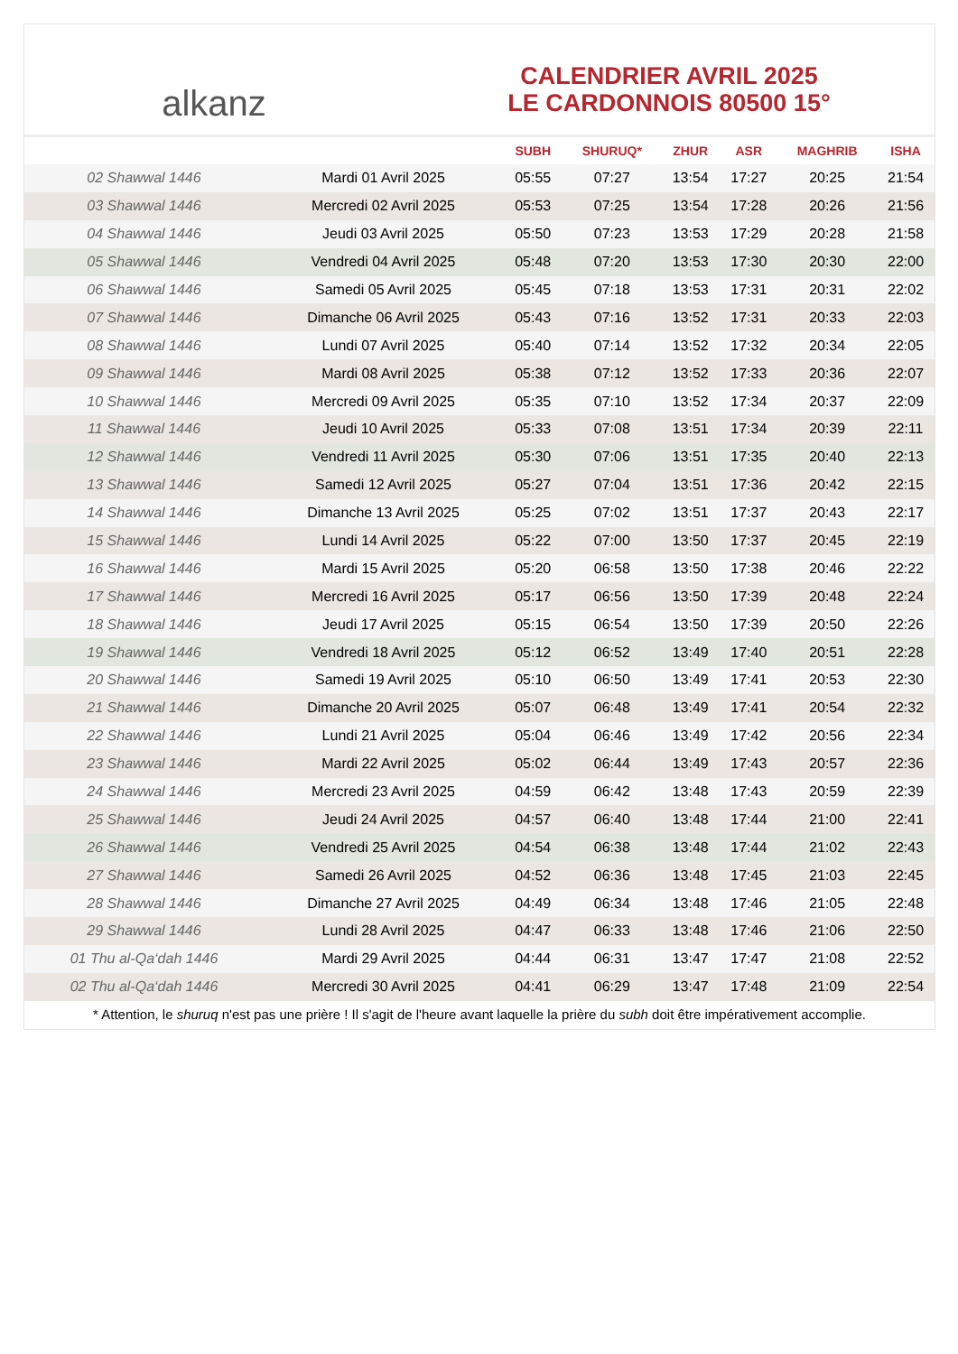alkanz
CALENDRIER AVRIL 2025
LE CARDONNOIS 80500 15°
| | | SUBH | SHURUQ* | ZHUR | ASR | MAGHRIB | ISHA |
| --- | --- | --- | --- | --- | --- | --- | --- |
| 02 Shawwal 1446 | Mardi 01 Avril 2025 | 05:55 | 07:27 | 13:54 | 17:27 | 20:25 | 21:54 |
| 03 Shawwal 1446 | Mercredi 02 Avril 2025 | 05:53 | 07:25 | 13:54 | 17:28 | 20:26 | 21:56 |
| 04 Shawwal 1446 | Jeudi 03 Avril 2025 | 05:50 | 07:23 | 13:53 | 17:29 | 20:28 | 21:58 |
| 05 Shawwal 1446 | Vendredi 04 Avril 2025 | 05:48 | 07:20 | 13:53 | 17:30 | 20:30 | 22:00 |
| 06 Shawwal 1446 | Samedi 05 Avril 2025 | 05:45 | 07:18 | 13:53 | 17:31 | 20:31 | 22:02 |
| 07 Shawwal 1446 | Dimanche 06 Avril 2025 | 05:43 | 07:16 | 13:52 | 17:31 | 20:33 | 22:03 |
| 08 Shawwal 1446 | Lundi 07 Avril 2025 | 05:40 | 07:14 | 13:52 | 17:32 | 20:34 | 22:05 |
| 09 Shawwal 1446 | Mardi 08 Avril 2025 | 05:38 | 07:12 | 13:52 | 17:33 | 20:36 | 22:07 |
| 10 Shawwal 1446 | Mercredi 09 Avril 2025 | 05:35 | 07:10 | 13:52 | 17:34 | 20:37 | 22:09 |
| 11 Shawwal 1446 | Jeudi 10 Avril 2025 | 05:33 | 07:08 | 13:51 | 17:34 | 20:39 | 22:11 |
| 12 Shawwal 1446 | Vendredi 11 Avril 2025 | 05:30 | 07:06 | 13:51 | 17:35 | 20:40 | 22:13 |
| 13 Shawwal 1446 | Samedi 12 Avril 2025 | 05:27 | 07:04 | 13:51 | 17:36 | 20:42 | 22:15 |
| 14 Shawwal 1446 | Dimanche 13 Avril 2025 | 05:25 | 07:02 | 13:51 | 17:37 | 20:43 | 22:17 |
| 15 Shawwal 1446 | Lundi 14 Avril 2025 | 05:22 | 07:00 | 13:50 | 17:37 | 20:45 | 22:19 |
| 16 Shawwal 1446 | Mardi 15 Avril 2025 | 05:20 | 06:58 | 13:50 | 17:38 | 20:46 | 22:22 |
| 17 Shawwal 1446 | Mercredi 16 Avril 2025 | 05:17 | 06:56 | 13:50 | 17:39 | 20:48 | 22:24 |
| 18 Shawwal 1446 | Jeudi 17 Avril 2025 | 05:15 | 06:54 | 13:50 | 17:39 | 20:50 | 22:26 |
| 19 Shawwal 1446 | Vendredi 18 Avril 2025 | 05:12 | 06:52 | 13:49 | 17:40 | 20:51 | 22:28 |
| 20 Shawwal 1446 | Samedi 19 Avril 2025 | 05:10 | 06:50 | 13:49 | 17:41 | 20:53 | 22:30 |
| 21 Shawwal 1446 | Dimanche 20 Avril 2025 | 05:07 | 06:48 | 13:49 | 17:41 | 20:54 | 22:32 |
| 22 Shawwal 1446 | Lundi 21 Avril 2025 | 05:04 | 06:46 | 13:49 | 17:42 | 20:56 | 22:34 |
| 23 Shawwal 1446 | Mardi 22 Avril 2025 | 05:02 | 06:44 | 13:49 | 17:43 | 20:57 | 22:36 |
| 24 Shawwal 1446 | Mercredi 23 Avril 2025 | 04:59 | 06:42 | 13:48 | 17:43 | 20:59 | 22:39 |
| 25 Shawwal 1446 | Jeudi 24 Avril 2025 | 04:57 | 06:40 | 13:48 | 17:44 | 21:00 | 22:41 |
| 26 Shawwal 1446 | Vendredi 25 Avril 2025 | 04:54 | 06:38 | 13:48 | 17:44 | 21:02 | 22:43 |
| 27 Shawwal 1446 | Samedi 26 Avril 2025 | 04:52 | 06:36 | 13:48 | 17:45 | 21:03 | 22:45 |
| 28 Shawwal 1446 | Dimanche 27 Avril 2025 | 04:49 | 06:34 | 13:48 | 17:46 | 21:05 | 22:48 |
| 29 Shawwal 1446 | Lundi 28 Avril 2025 | 04:47 | 06:33 | 13:48 | 17:46 | 21:06 | 22:50 |
| 01 Thu al-Qa‘dah 1446 | Mardi 29 Avril 2025 | 04:44 | 06:31 | 13:47 | 17:47 | 21:08 | 22:52 |
| 02 Thu al-Qa‘dah 1446 | Mercredi 30 Avril 2025 | 04:41 | 06:29 | 13:47 | 17:48 | 21:09 | 22:54 |
* Attention, le shuruq n'est pas une prière ! Il s'agit de l'heure avant laquelle la prière du subh doit être impérativement accomplie.